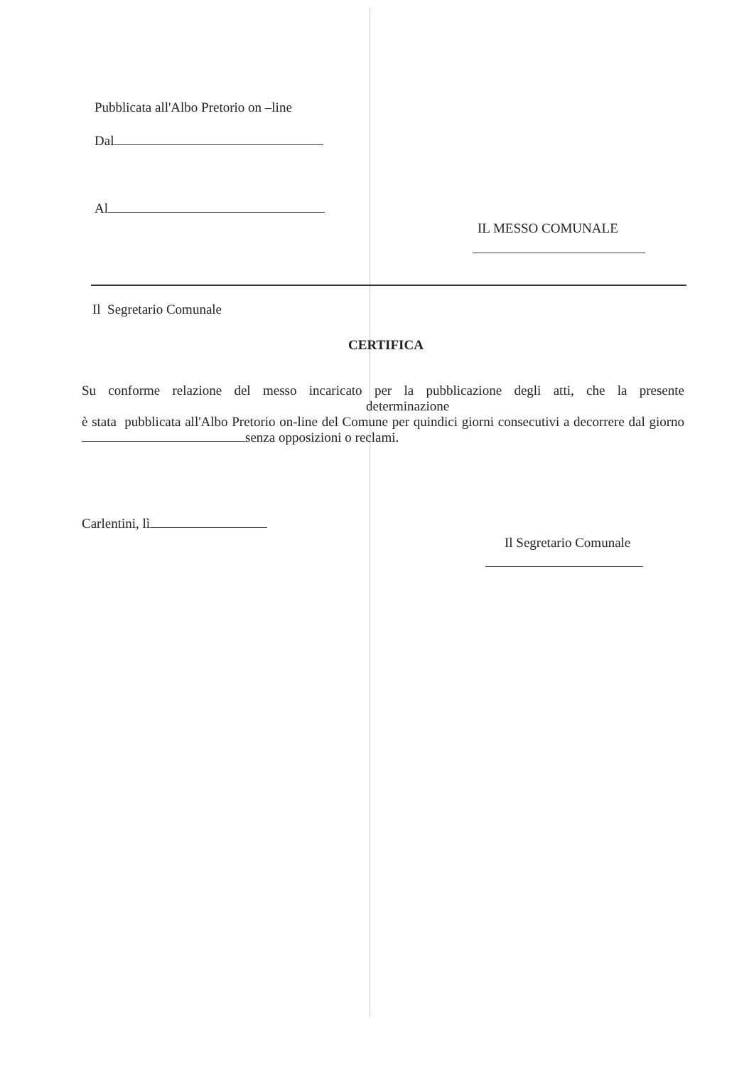Pubblicata all'Albo Pretorio on –line
Dal
Al
IL MESSO COMUNALE
Il Segretario Comunale
CERTIFICA
Su conforme relazione del messo incaricato per la pubblicazione degli atti, che la presente determinazione
è stata pubblicata all'Albo Pretorio on-line del Comune per quindici giorni consecutivi a decorrere dal giorno senza opposizioni o reclami.
Carlentini, lì
Il Segretario Comunale